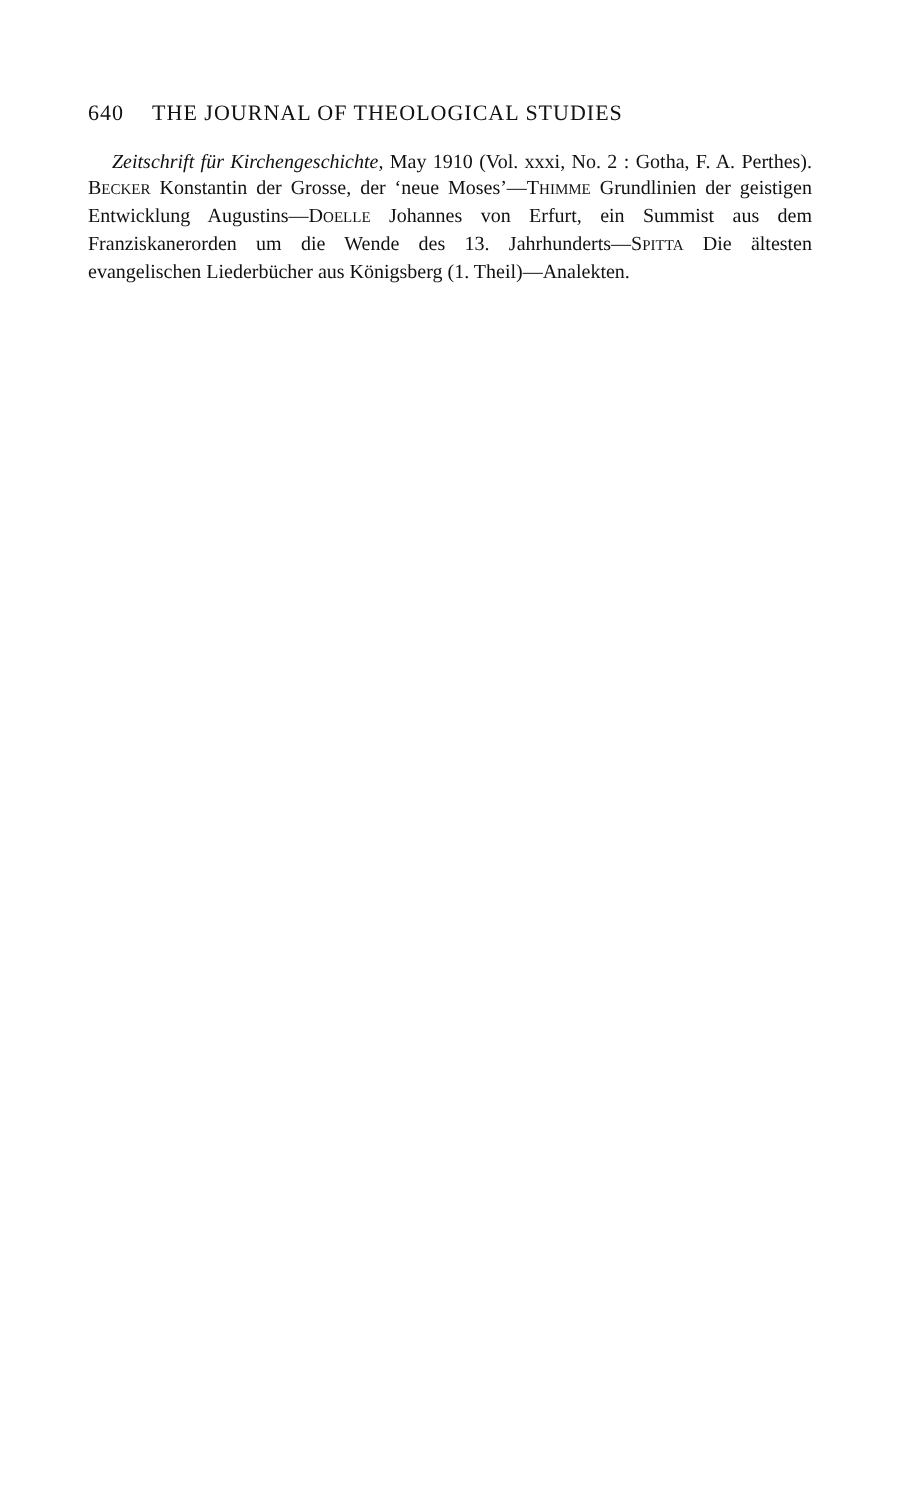640 THE JOURNAL OF THEOLOGICAL STUDIES
Zeitschrift für Kirchengeschichte, May 1910 (Vol. xxxi, No. 2 : Gotha, F. A. Perthes). BECKER Konstantin der Grosse, der ‘neue Moses’—THIMME Grundlinien der geistigen Entwicklung Augustins—DOELLE Johannes von Erfurt, ein Summist aus dem Franziskanerorden um die Wende des 13. Jahrhunderts—SPITTA Die ältesten evangelischen Liederbücher aus Königsberg (1. Theil)—Analekten.